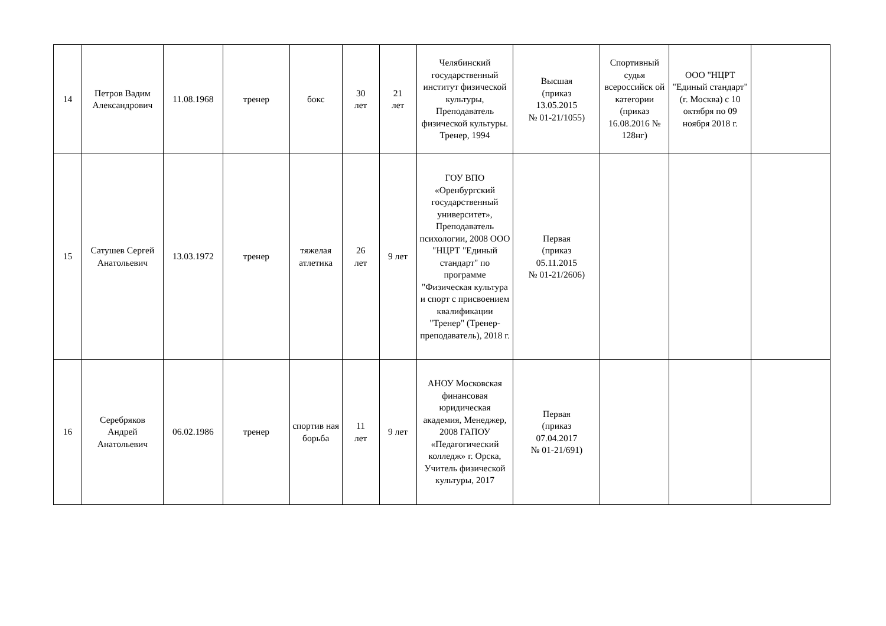| 14 | Петров Вадим Александрович | 11.08.1968 | тренер | бокс | 30 лет | 21 лет | Челябинский государственный институт физической культуры, Преподаватель физической культуры. Тренер, 1994 | Высшая (приказ 13.05.2015 № 01-21/1055) | Спортивный судья всероссийск ой категории (приказ 16.08.2016 № 128нг) | ООО "НЦРТ "Единый стандарт" (г. Москва) с 10 октября по 09 ноября 2018 г. | |
| 15 | Сатушев Сергей Анатольевич | 13.03.1972 | тренер | тяжелая атлетика | 26 лет | 9 лет | ГОУ ВПО «Оренбургский государственный университет», Преподаватель психологии, 2008 ООО "НЦРТ "Единый стандарт" по программе "Физическая культура и спорт с присвоением квалификации "Тренер" (Тренер-преподаватель), 2018 г. | Первая (приказ 05.11.2015 № 01-21/2606) | | | |
| 16 | Серебряков Андрей Анатольевич | 06.02.1986 | тренер | спортив ная борьба | 11 лет | 9 лет | АНОУ Московская финансовая юридическая академия, Менеджер, 2008 ГАПОУ «Педагогический колледж» г. Орска, Учитель физической культуры, 2017 | Первая (приказ 07.04.2017 № 01-21/691) | | | |